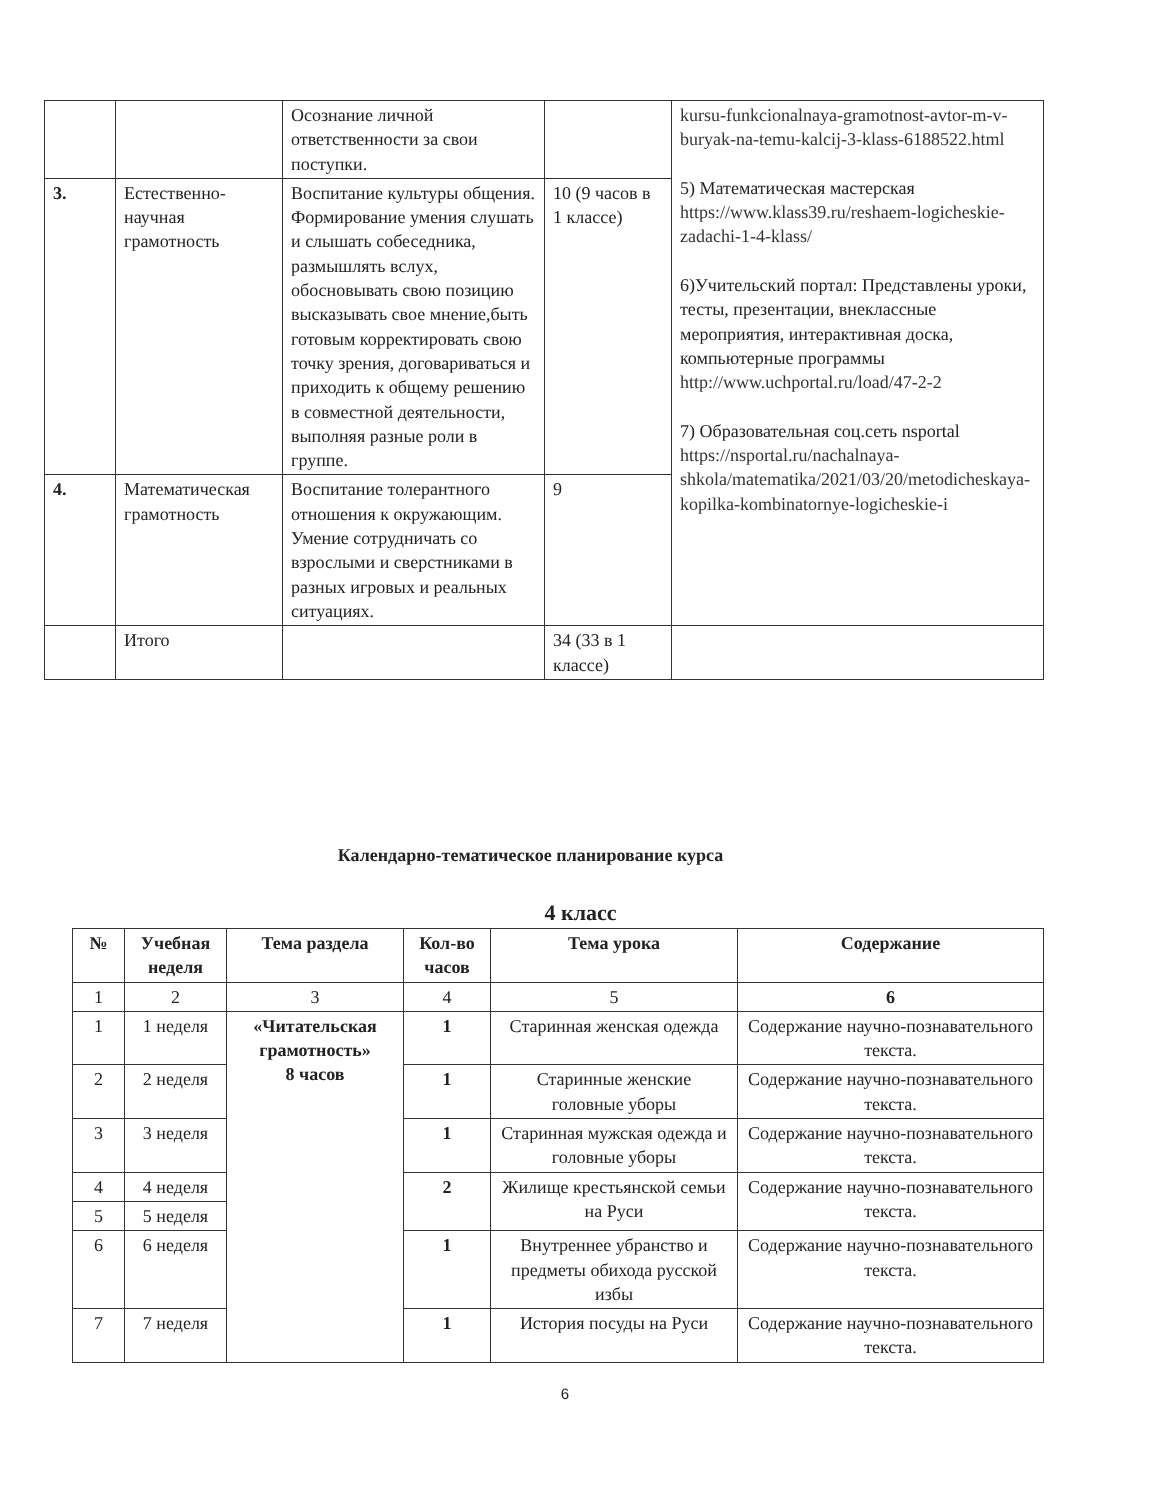| | | Осознание личной ответственности за свои поступки. | | kursu-funkcionalnaya-gramotnost-avtor-m-v-buryak-na-temu-kalcij-3-klass-6188522.html 5) Математическая мастерская https://www.klass39.ru/reshaem-logicheskie-zadachi-1-4-klass/ 6)Учительский портал: Представлены уроки, тесты, презентации, внеклассные мероприятия, интерактивная доска, компьютерные программы http://www.uchportal.ru/load/47-2-2 7) Образовательная соц.сеть nsportal https://nsportal.ru/nachalnaya-shkola/matematika/2021/03/20/metodicheskaya-kopilka-kombinatornye-logicheskie-i |
| 3. | Естественно-научная грамотность | Воспитание культуры общения. Формирование умения слушать и слышать собеседника, размышлять вслух, обосновывать свою позицию высказывать свое мнение,быть готовым корректировать свою точку зрения, договариваться и приходить к общему решению в совместной деятельности, выполняя разные роли в группе. | 10 (9 часов в 1 классе) | |
| 4. | Математическая грамотность | Воспитание толерантного отношения к окружающим. Умение сотрудничать со взрослыми и сверстниками в разных игровых и реальных ситуациях. | 9 | |
| | Итого | | 34 (33 в 1 классе) | |
Календарно-тематическое планирование курса
4 класс
| № | Учебная неделя | Тема раздела | Кол-во часов | Тема урока | Содержание |
| --- | --- | --- | --- | --- | --- |
| 1 | 2 | 3 | 4 | 5 | 6 |
| 1 | 1 неделя | «Читательская грамотность» 8 часов | 1 | Старинная женская одежда | Содержание научно-познавательного текста. |
| 2 | 2 неделя | | 1 | Старинные женские головные уборы | Содержание научно-познавательного текста. |
| 3 | 3 неделя | | 1 | Старинная мужская одежда и головные уборы | Содержание научно-познавательного текста. |
| 4 | 4 неделя | | 2 | Жилище крестьянской семьи на Руси | Содержание научно-познавательного текста. |
| 5 | 5 неделя | | | | |
| 6 | 6 неделя | | 1 | Внутреннее убранство и предметы обихода русской избы | Содержание научно-познавательного текста. |
| 7 | 7 неделя | | 1 | История посуды на Руси | Содержание научно-познавательного текста. |
6